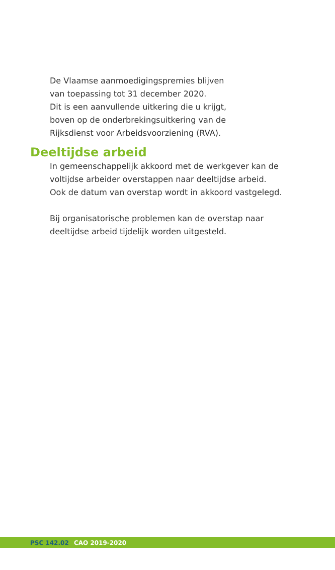De Vlaamse aanmoedigingspremies blijven
van toepassing tot 31 december 2020.
Dit is een aanvullende uitkering die u krijgt,
boven op de onderbrekingsuitkering van de
Rijksdienst voor Arbeidsvoorziening (RVA).
Deeltijdse arbeid
In gemeenschappelijk akkoord met de werkgever kan de
voltijdse arbeider overstappen naar deeltijdse arbeid.
Ook de datum van overstap wordt in akkoord vastgelegd.
Bij organisatorische problemen kan de overstap naar
deeltijdse arbeid tijdelijk worden uitgesteld.
PSC 142.02 CAO 2019-2020